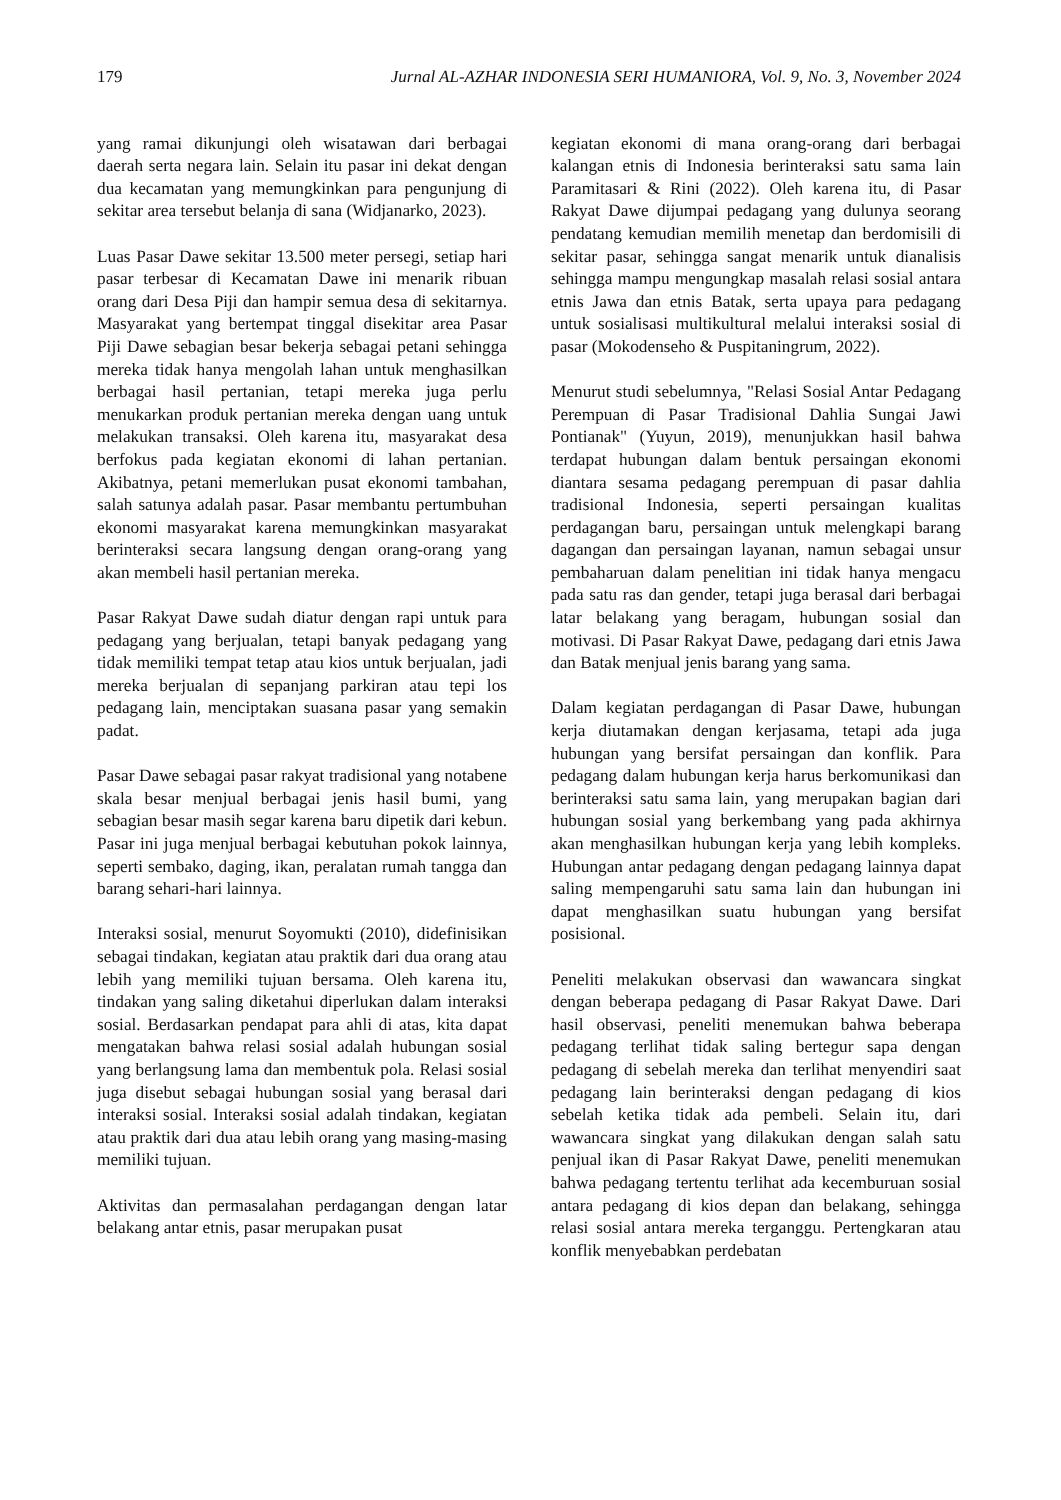179 Jurnal AL-AZHAR INDONESIA SERI HUMANIORA, Vol. 9, No. 3, November 2024
yang ramai dikunjungi oleh wisatawan dari berbagai daerah serta negara lain. Selain itu pasar ini dekat dengan dua kecamatan yang memungkinkan para pengunjung di sekitar area tersebut belanja di sana (Widjanarko, 2023).
Luas Pasar Dawe sekitar 13.500 meter persegi, setiap hari pasar terbesar di Kecamatan Dawe ini menarik ribuan orang dari Desa Piji dan hampir semua desa di sekitarnya. Masyarakat yang bertempat tinggal disekitar area Pasar Piji Dawe sebagian besar bekerja sebagai petani sehingga mereka tidak hanya mengolah lahan untuk menghasilkan berbagai hasil pertanian, tetapi mereka juga perlu menukarkan produk pertanian mereka dengan uang untuk melakukan transaksi. Oleh karena itu, masyarakat desa berfokus pada kegiatan ekonomi di lahan pertanian. Akibatnya, petani memerlukan pusat ekonomi tambahan, salah satunya adalah pasar. Pasar membantu pertumbuhan ekonomi masyarakat karena memungkinkan masyarakat berinteraksi secara langsung dengan orang-orang yang akan membeli hasil pertanian mereka.
Pasar Rakyat Dawe sudah diatur dengan rapi untuk para pedagang yang berjualan, tetapi banyak pedagang yang tidak memiliki tempat tetap atau kios untuk berjualan, jadi mereka berjualan di sepanjang parkiran atau tepi los pedagang lain, menciptakan suasana pasar yang semakin padat.
Pasar Dawe sebagai pasar rakyat tradisional yang notabene skala besar menjual berbagai jenis hasil bumi, yang sebagian besar masih segar karena baru dipetik dari kebun. Pasar ini juga menjual berbagai kebutuhan pokok lainnya, seperti sembako, daging, ikan, peralatan rumah tangga dan barang sehari-hari lainnya.
Interaksi sosial, menurut Soyomukti (2010), didefinisikan sebagai tindakan, kegiatan atau praktik dari dua orang atau lebih yang memiliki tujuan bersama. Oleh karena itu, tindakan yang saling diketahui diperlukan dalam interaksi sosial. Berdasarkan pendapat para ahli di atas, kita dapat mengatakan bahwa relasi sosial adalah hubungan sosial yang berlangsung lama dan membentuk pola. Relasi sosial juga disebut sebagai hubungan sosial yang berasal dari interaksi sosial. Interaksi sosial adalah tindakan, kegiatan atau praktik dari dua atau lebih orang yang masing-masing memiliki tujuan.
Aktivitas dan permasalahan perdagangan dengan latar belakang antar etnis, pasar merupakan pusat
kegiatan ekonomi di mana orang-orang dari berbagai kalangan etnis di Indonesia berinteraksi satu sama lain Paramitasari & Rini (2022). Oleh karena itu, di Pasar Rakyat Dawe dijumpai pedagang yang dulunya seorang pendatang kemudian memilih menetap dan berdomisili di sekitar pasar, sehingga sangat menarik untuk dianalisis sehingga mampu mengungkap masalah relasi sosial antara etnis Jawa dan etnis Batak, serta upaya para pedagang untuk sosialisasi multikultural melalui interaksi sosial di pasar (Mokodenseho & Puspitaningrum, 2022).
Menurut studi sebelumnya, "Relasi Sosial Antar Pedagang Perempuan di Pasar Tradisional Dahlia Sungai Jawi Pontianak" (Yuyun, 2019), menunjukkan hasil bahwa terdapat hubungan dalam bentuk persaingan ekonomi diantara sesama pedagang perempuan di pasar dahlia tradisional Indonesia, seperti persaingan kualitas perdagangan baru, persaingan untuk melengkapi barang dagangan dan persaingan layanan, namun sebagai unsur pembaharuan dalam penelitian ini tidak hanya mengacu pada satu ras dan gender, tetapi juga berasal dari berbagai latar belakang yang beragam, hubungan sosial dan motivasi. Di Pasar Rakyat Dawe, pedagang dari etnis Jawa dan Batak menjual jenis barang yang sama.
Dalam kegiatan perdagangan di Pasar Dawe, hubungan kerja diutamakan dengan kerjasama, tetapi ada juga hubungan yang bersifat persaingan dan konflik. Para pedagang dalam hubungan kerja harus berkomunikasi dan berinteraksi satu sama lain, yang merupakan bagian dari hubungan sosial yang berkembang yang pada akhirnya akan menghasilkan hubungan kerja yang lebih kompleks. Hubungan antar pedagang dengan pedagang lainnya dapat saling mempengaruhi satu sama lain dan hubungan ini dapat menghasilkan suatu hubungan yang bersifat posisional.
Peneliti melakukan observasi dan wawancara singkat dengan beberapa pedagang di Pasar Rakyat Dawe. Dari hasil observasi, peneliti menemukan bahwa beberapa pedagang terlihat tidak saling bertegur sapa dengan pedagang di sebelah mereka dan terlihat menyendiri saat pedagang lain berinteraksi dengan pedagang di kios sebelah ketika tidak ada pembeli. Selain itu, dari wawancara singkat yang dilakukan dengan salah satu penjual ikan di Pasar Rakyat Dawe, peneliti menemukan bahwa pedagang tertentu terlihat ada kecemburuan sosial antara pedagang di kios depan dan belakang, sehingga relasi sosial antara mereka terganggu. Pertengkaran atau konflik menyebabkan perdebatan